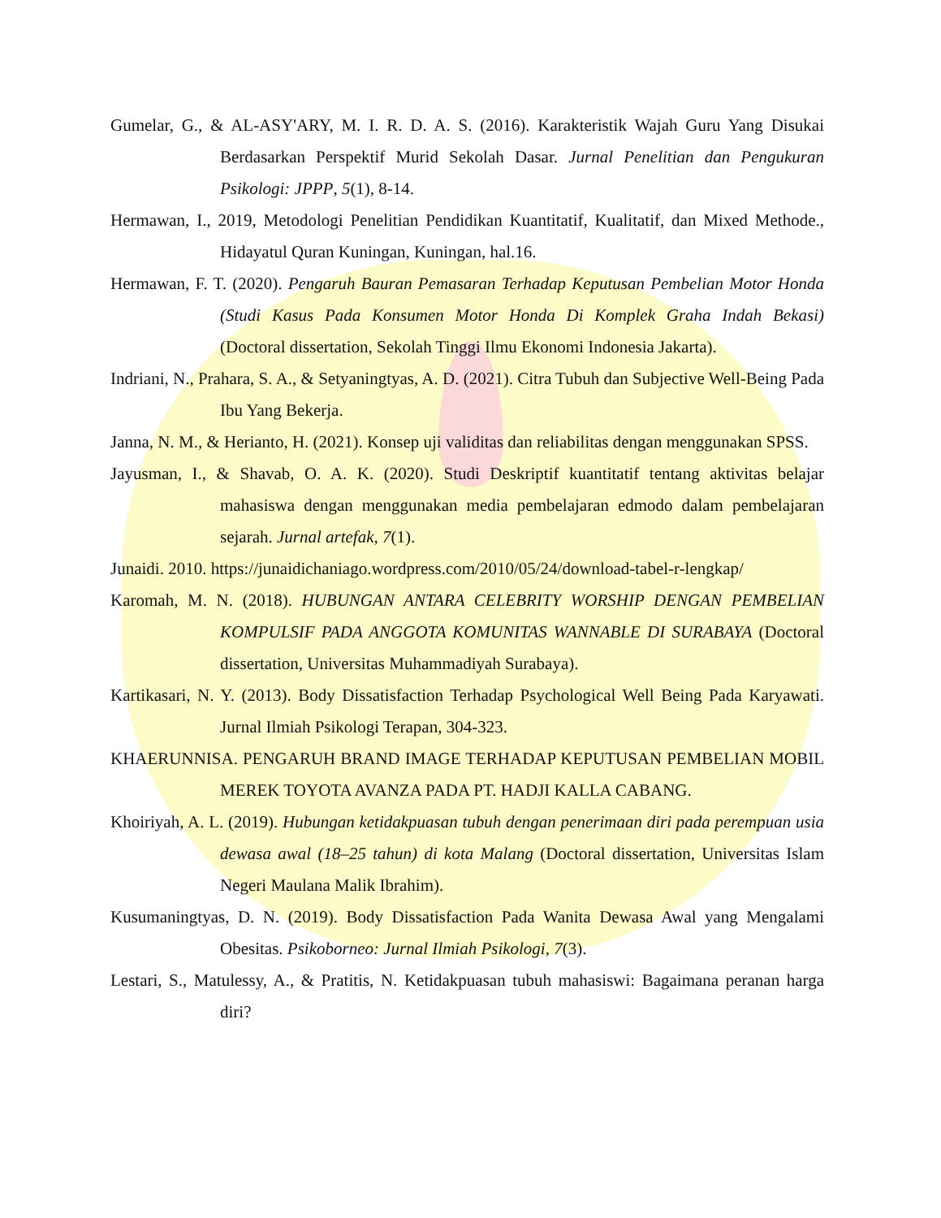Gumelar, G., & AL-ASY'ARY, M. I. R. D. A. S. (2016). Karakteristik Wajah Guru Yang Disukai Berdasarkan Perspektif Murid Sekolah Dasar. Jurnal Penelitian dan Pengukuran Psikologi: JPPP, 5(1), 8-14.
Hermawan, I., 2019, Metodologi Penelitian Pendidikan Kuantitatif, Kualitatif, dan Mixed Methode., Hidayatul Quran Kuningan, Kuningan, hal.16.
Hermawan, F. T. (2020). Pengaruh Bauran Pemasaran Terhadap Keputusan Pembelian Motor Honda (Studi Kasus Pada Konsumen Motor Honda Di Komplek Graha Indah Bekasi) (Doctoral dissertation, Sekolah Tinggi Ilmu Ekonomi Indonesia Jakarta).
Indriani, N., Prahara, S. A., & Setyaningtyas, A. D. (2021). Citra Tubuh dan Subjective Well-Being Pada Ibu Yang Bekerja.
Janna, N. M., & Herianto, H. (2021). Konsep uji validitas dan reliabilitas dengan menggunakan SPSS.
Jayusman, I., & Shavab, O. A. K. (2020). Studi Deskriptif kuantitatif tentang aktivitas belajar mahasiswa dengan menggunakan media pembelajaran edmodo dalam pembelajaran sejarah. Jurnal artefak, 7(1).
Junaidi. 2010. https://junaidichaniago.wordpress.com/2010/05/24/download-tabel-r-lengkap/
Karomah, M. N. (2018). HUBUNGAN ANTARA CELEBRITY WORSHIP DENGAN PEMBELIAN KOMPULSIF PADA ANGGOTA KOMUNITAS WANNABLE DI SURABAYA (Doctoral dissertation, Universitas Muhammadiyah Surabaya).
Kartikasari, N. Y. (2013). Body Dissatisfaction Terhadap Psychological Well Being Pada Karyawati. Jurnal Ilmiah Psikologi Terapan, 304-323.
KHAERUNNISA. PENGARUH BRAND IMAGE TERHADAP KEPUTUSAN PEMBELIAN MOBIL MEREK TOYOTA AVANZA PADA PT. HADJI KALLA CABANG.
Khoiriyah, A. L. (2019). Hubungan ketidakpuasan tubuh dengan penerimaan diri pada perempuan usia dewasa awal (18–25 tahun) di kota Malang (Doctoral dissertation, Universitas Islam Negeri Maulana Malik Ibrahim).
Kusumaningtyas, D. N. (2019). Body Dissatisfaction Pada Wanita Dewasa Awal yang Mengalami Obesitas. Psikoborneo: Jurnal Ilmiah Psikologi, 7(3).
Lestari, S., Matulessy, A., & Pratitis, N. Ketidakpuasan tubuh mahasiswi: Bagaimana peranan harga diri?